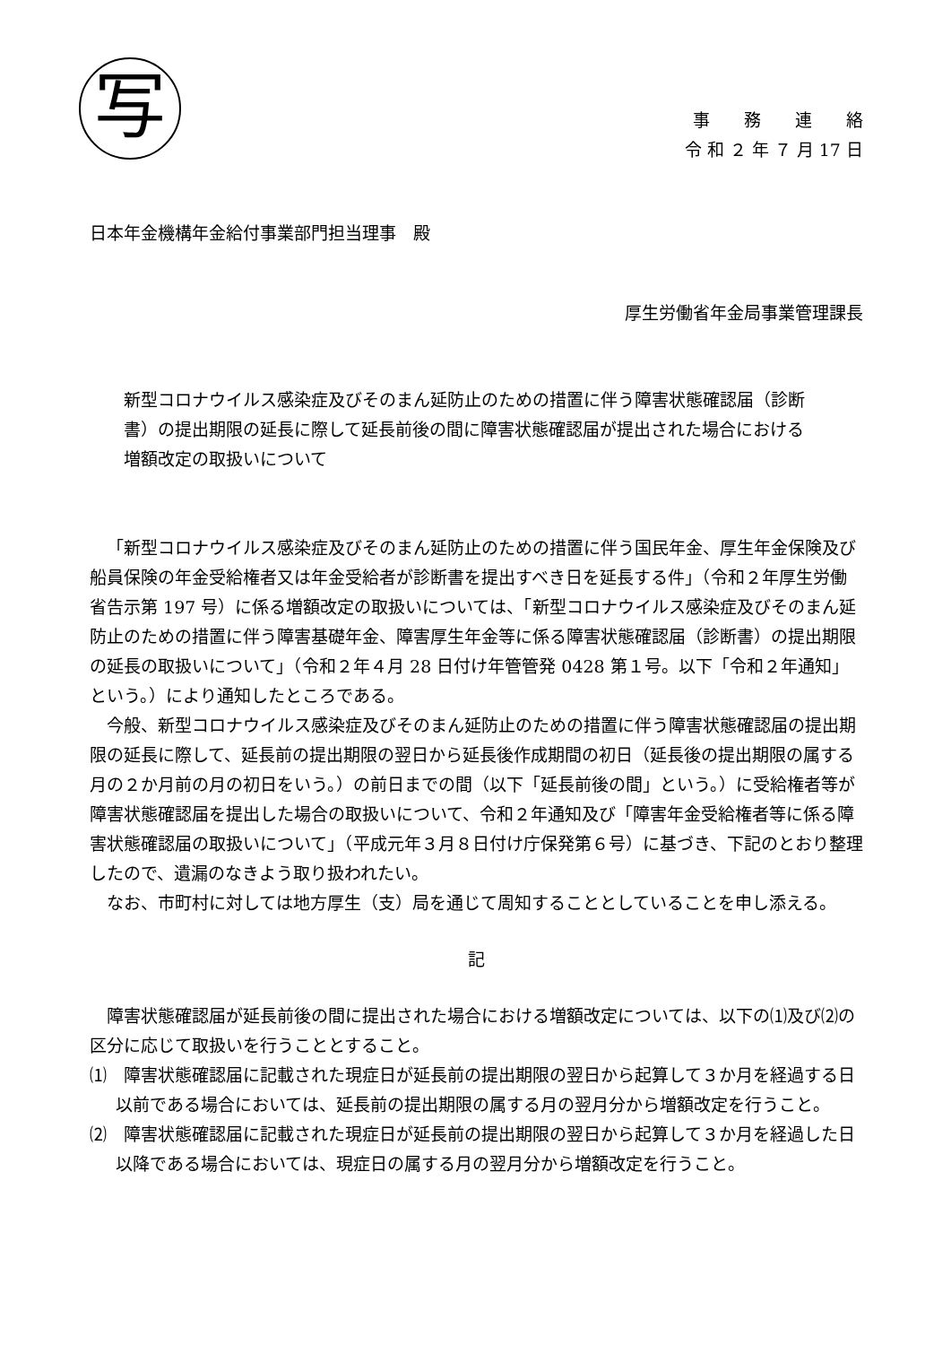写
事　　務　　連　　絡
令 和 ２ 年 ７ 月 17 日
日本年金機構年金給付事業部門担当理事　殿
厚生労働省年金局事業管理課長
新型コロナウイルス感染症及びそのまん延防止のための措置に伴う障害状態確認届（診断書）の提出期限の延長に際して延長前後の間に障害状態確認届が提出された場合における増額改定の取扱いについて
「新型コロナウイルス感染症及びそのまん延防止のための措置に伴う国民年金、厚生年金保険及び船員保険の年金受給権者又は年金受給者が診断書を提出すべき日を延長する件」（令和２年厚生労働省告示第 197 号）に係る増額改定の取扱いについては、「新型コロナウイルス感染症及びそのまん延防止のための措置に伴う障害基礎年金、障害厚生年金等に係る障害状態確認届（診断書）の提出期限の延長の取扱いについて」（令和２年４月 28 日付け年管管発 0428 第１号。以下「令和２年通知」という。）により通知したところである。
今般、新型コロナウイルス感染症及びそのまん延防止のための措置に伴う障害状態確認届の提出期限の延長に際して、延長前の提出期限の翌日から延長後作成期間の初日（延長後の提出期限の属する月の２か月前の月の初日をいう。）の前日までの間（以下「延長前後の間」という。）に受給権者等が障害状態確認届を提出した場合の取扱いについて、令和２年通知及び「障害年金受給権者等に係る障害状態確認届の取扱いについて」（平成元年３月８日付け庁保発第６号）に基づき、下記のとおり整理したので、遺漏のなきよう取り扱われたい。
なお、市町村に対しては地方厚生（支）局を通じて周知することとしていることを申し添える。
記
障害状態確認届が延長前後の間に提出された場合における増額改定については、以下の⑴及び⑵の区分に応じて取扱いを行うこととすること。
⑴　障害状態確認届に記載された現症日が延長前の提出期限の翌日から起算して３か月を経過する日以前である場合においては、延長前の提出期限の属する月の翌月分から増額改定を行うこと。
⑵　障害状態確認届に記載された現症日が延長前の提出期限の翌日から起算して３か月を経過した日以降である場合においては、現症日の属する月の翌月分から増額改定を行うこと。